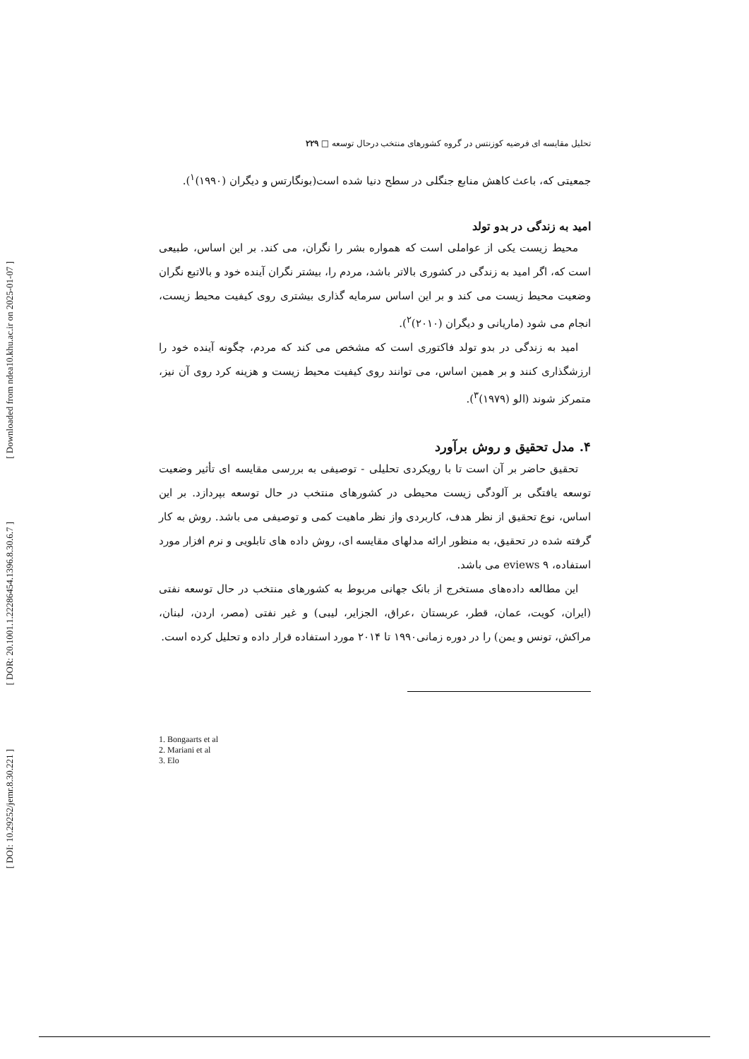[ Downloaded from ndea10.khu.ac.ir on 2025-01-07 ]
[ DOR: 20.1001.1.22286454.1396.8.30.6.7 ]
[ DOI: 10.29252/jemr.8.30.221 ]
تحلیل مقایسه ای فرضیه کوزنتس در گروه کشورهای منتخب درحال توسعه □ ۲۲۹
جمعیتی که، باعث کاهش منابع جنگلی در سطح دنیا شده است(بونگارتس و دیگران (۱۹۹۰)<sup>۱</sup>).
امید به زندگی در بدو تولد
محیط زیست یکی از عواملی است که همواره بشر را نگران، می کند. بر این اساس، طبیعی است که، اگر امید به زندگی در کشوری بالاتر باشد، مردم را، بیشتر نگران آینده خود و بالاتبع نگران وضعیت محیط زیست می کند و بر این اساس سرمایه گذاری بیشتری روی کیفیت محیط زیست، انجام می شود (ماریانی و دیگران (۲۰۱۰)<sup>۲</sup>).
امید به زندگی در بدو تولد فاکتوری است که مشخص می کند که مردم، چگونه آینده خود را ارزشگذاری کنند و بر همین اساس، می توانند روی کیفیت محیط زیست و هزینه کرد روی آن نیز، متمرکز شوند (الو (۱۹۷۹)<sup>۳</sup>).
۴. مدل تحقیق و روش برآورد
تحقیق حاضر بر آن است تا با رویکردی تحلیلی - توصیفی به بررسی مقایسه ای تأثیر وضعیت توسعه یافتگی بر آلودگی زیست محیطی در کشورهای منتخب در حال توسعه بپردازد. بر این اساس، نوع تحقیق از نظر هدف، کاربردی واز نظر ماهیت کمی و توصیفی می باشد. روش به کار گرفته شده در تحقیق، به منظور ارائه مدلهای مقایسه ای، روش داده های تابلویی و نرم افزار مورد استفاده، ۹ eviews می باشد.
این مطالعه داده‌های مستخرج از بانک جهانی مربوط به کشورهای منتخب در حال توسعه نفتی (ایران، کویت، عمان، قطر، عربستان ،عراق، الجزایر، لیبی) و غیر نفتی (مصر، اردن، لبنان، مراکش، تونس و یمن) را در دوره زمانی۱۹۹۰ تا ۲۰۱۴ مورد استفاده قرار داده و تحلیل کرده است.
1. Bongaarts et al
2. Mariani et al
3. Elo